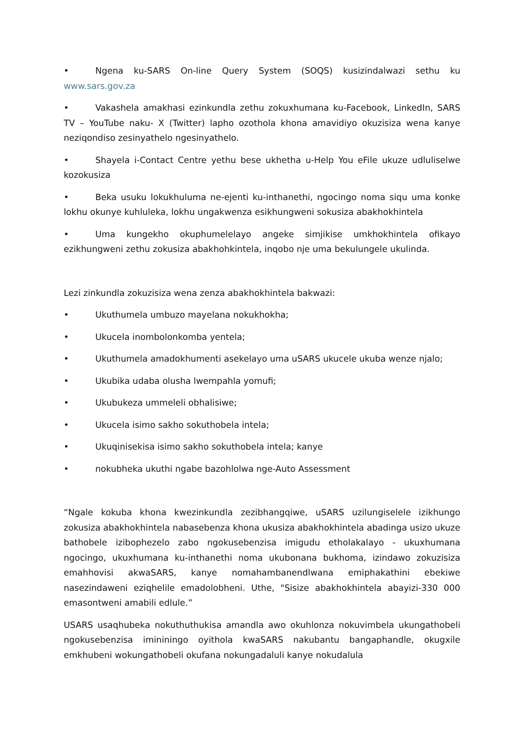• Ngena ku-SARS On-line Query System (SOQS) kusizindalwazi sethu ku www.sars.gov.za
• Vakashela amakhasi ezinkundla zethu zokuxhumana ku-Facebook, LinkedIn, SARS TV – YouTube naku- X (Twitter) lapho ozothola khona amavidiyo okuzisiza wena kanye neziqondiso zesinyathelo ngesinyathelo.
• Shayela i-Contact Centre yethu bese ukhetha u-Help You eFile ukuze udluliselwe kozokusiza
• Beka usuku lokukhuluma ne-ejenti ku-inthanethi, ngocingo noma siqu uma konke lokhu okunye kuhluleka, lokhu ungakwenza esikhungweni sokusiza abakhokhintela
• Uma kungekho okuphumelelayo angeke simjikise umkhokhintela ofikayo ezikhungweni zethu zokusiza abakhohkintela, inqobo nje uma bekulungele ukulinda.
Lezi zinkundla zokuzisiza wena zenza abakhokhintela bakwazi:
• Ukuthumela umbuzo mayelana nokukhokha;
• Ukucela inombolonkomba yentela;
• Ukuthumela amadokhumenti asekelayo uma uSARS ukucele ukuba wenze njalo;
• Ukubika udaba olusha lwempahla yomufi;
• Ukubukeza ummeleli obhalisiwe;
• Ukucela isimo sakho sokuthobela intela;
• Ukuqinisekisa isimo sakho sokuthobela intela; kanye
• nokubheka ukuthi ngabe bazohlolwa nge-Auto Assessment
“Ngale kokuba khona kwezinkundla zezibhangqiwe, uSARS uzilungiselele izikhungo zokusiza abakhokhintela nabasebenza khona ukusiza abakhokhintela abadinga usizo ukuze bathobele izibophezelo zabo ngokusebenzisa imigudu etholakalayo - ukuxhumana ngocingo, ukuxhumana ku-inthanethi noma ukubonana bukhoma, izindawo zokuzisiza emahhovisi akwaSARS, kanye nomahambanendlwana emiphakathini ebekiwe nasezindaweni eziqhelile emadolobheni. Uthe, "Sisize abakhokhintela abayizi-330 000 emasontweni amabili edlule.”
USARS usaqhubeka nokuthuthukisa amandla awo okuhlonza nokuvimbela ukungathobeli ngokusebenzisa imininingo oyithola kwaSARS nakubantu bangaphandle, okugxile emkhubeni wokungathobeli okufana nokungadaluli kanye nokudalula